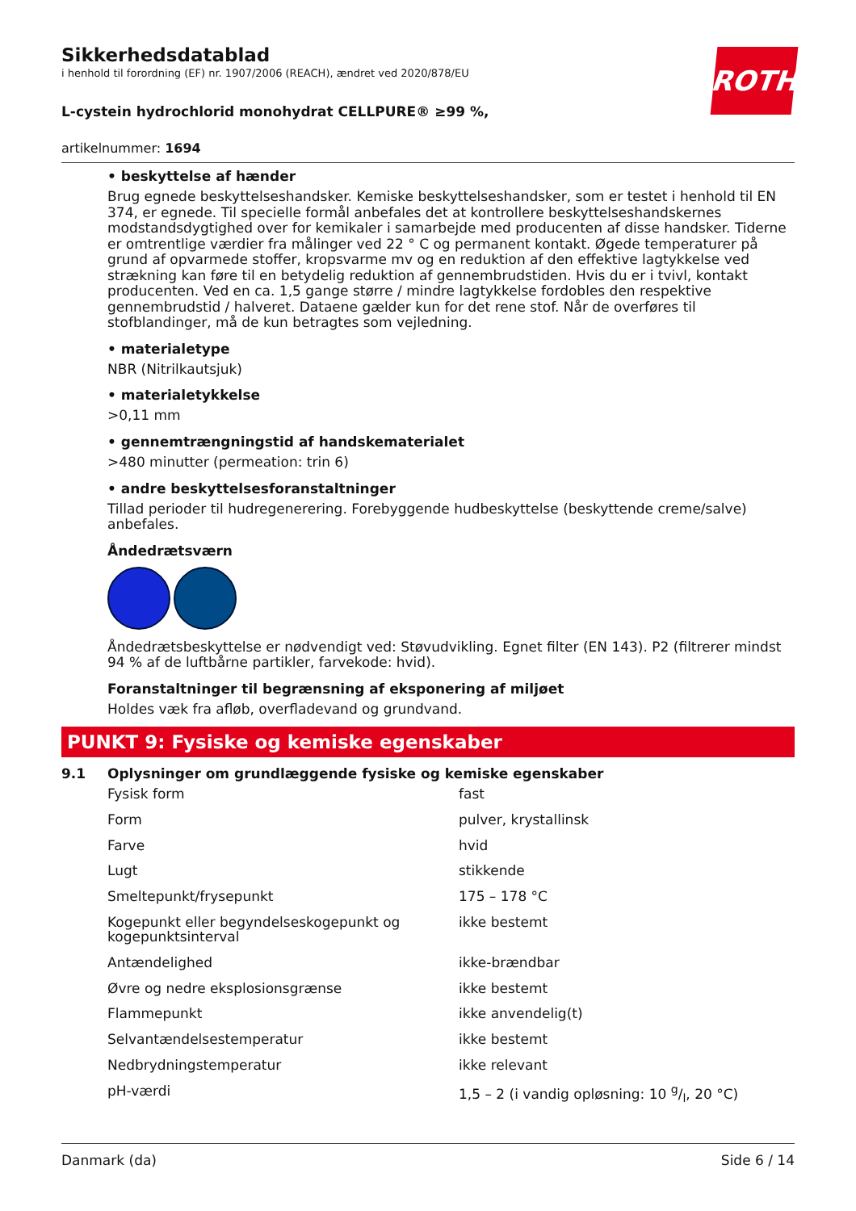ROTH
Sikkerhedsdatablad
i henhold til forordning (EF) nr. 1907/2006 (REACH), ændret ved 2020/878/EU
L-cystein hydrochlorid monohydrat CELLPURE® ≥99 %,
artikelnummer: 1694
• beskyttelse af hænder
Brug egnede beskyttelseshandsker. Kemiske beskyttelseshandsker, som er testet i henhold til EN 374, er egnede. Til specielle formål anbefales det at kontrollere beskyttelseshandskernes modstandsdygtighed over for kemikaler i samarbejde med producenten af disse handsker. Tiderne er omtrentlige værdier fra målinger ved 22 ° C og permanent kontakt. Øgede temperaturer på grund af opvarmede stoffer, kropsvarme mv og en reduktion af den effektive lagtykkelse ved strækning kan føre til en betydelig reduktion af gennembrudstiden. Hvis du er i tvivl, kontakt producenten. Ved en ca. 1,5 gange større / mindre lagtykkelse fordobles den respektive gennembrudstid / halveret. Dataene gælder kun for det rene stof. Når de overføres til stofblandinger, må de kun betragtes som vejledning.
• materialetype
NBR (Nitrilkautsjuk)
• materialetykkelse
>0,11 mm
• gennemtrængningstid af handskematerialet
>480 minutter (permeation: trin 6)
• andre beskyttelsesforanstaltninger
Tillad perioder til hudregenerering. Forebyggende hudbeskyttelse (beskyttende creme/salve) anbefales.
Åndedrætsværn
Åndedrætsbeskyttelse er nødvendigt ved: Støvudvikling. Egnet filter (EN 143). P2 (filtrerer mindst 94 % af de luftbårne partikler, farvekode: hvid).
Foranstaltninger til begrænsning af eksponering af miljøet
Holdes væk fra afløb, overfladevand og grundvand.
PUNKT 9: Fysiske og kemiske egenskaber
9.1 Oplysninger om grundlæggende fysiske og kemiske egenskaber
| Fysisk form | fast |
| Form | pulver, krystallinsk |
| Farve | hvid |
| Lugt | stikkende |
| Smeltepunkt/frysepunkt | 175 – 178 °C |
| Kogepunkt eller begyndelseskogepunkt og kogepunktsinterval | ikke bestemt |
| Antændelighed | ikke-brændbar |
| Øvre og nedre eksplosionsgrænse | ikke bestemt |
| Flammepunkt | ikke anvendelig(t) |
| Selvantændelsestemperatur | ikke bestemt |
| Nedbrydningstemperatur | ikke relevant |
| pH-værdi | 1,5 – 2 (i vandig opløsning: 10 g/l, 20 °C) |
Danmark (da) Side 6 / 14